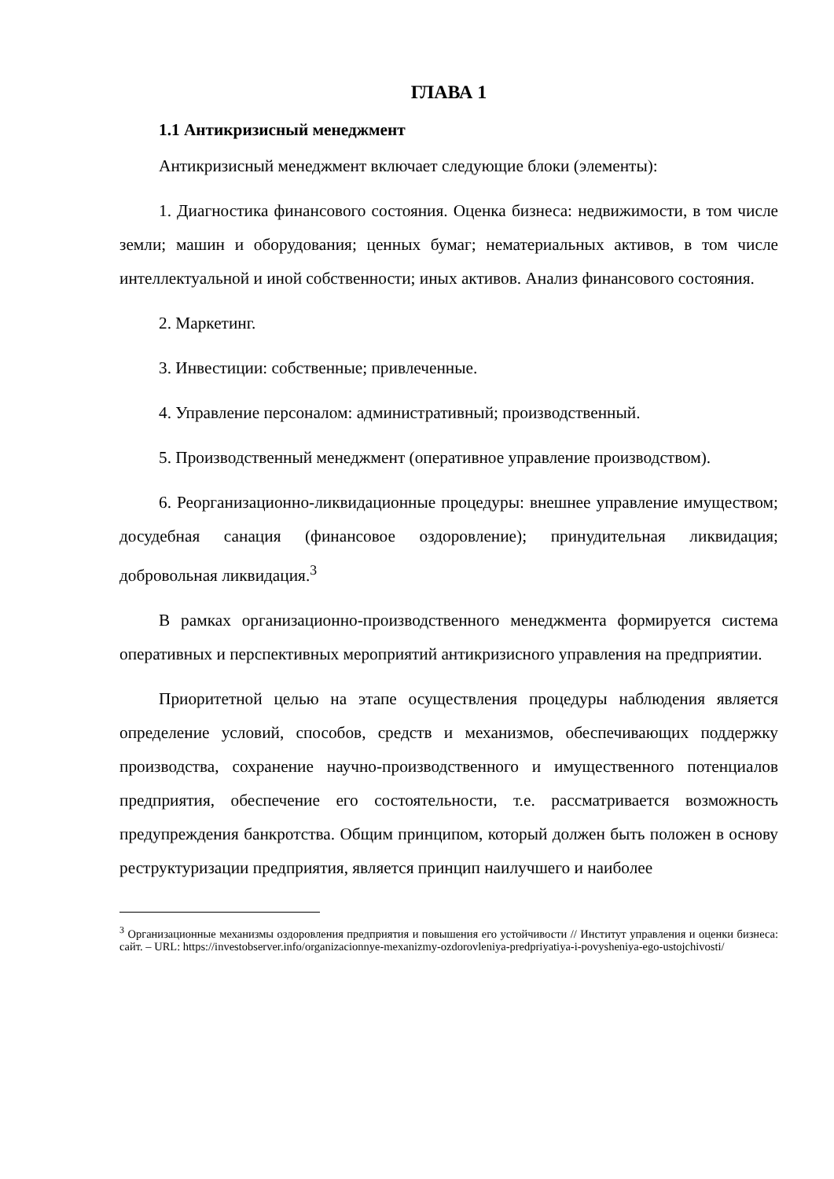ГЛАВА 1
1.1 Антикризисный менеджмент
Антикризисный менеджмент включает следующие блоки (элементы):
1. Диагностика финансового состояния. Оценка бизнеса: недвижимости, в том числе земли; машин и оборудования; ценных бумаг; нематериальных активов, в том числе интеллектуальной и иной собственности; иных активов. Анализ финансового состояния.
2. Маркетинг.
3. Инвестиции: собственные; привлеченные.
4. Управление персоналом: административный; производственный.
5. Производственный менеджмент (оперативное управление производством).
6. Реорганизационно-ликвидационные процедуры: внешнее управление имуществом; досудебная санация (финансовое оздоровление); принудительная ликвидация; добровольная ликвидация.<sup>3</sup>
В рамках организационно-производственного менеджмента формируется система оперативных и перспективных мероприятий антикризисного управления на предприятии.
Приоритетной целью на этапе осуществления процедуры наблюдения является определение условий, способов, средств и механизмов, обеспечивающих поддержку производства, сохранение научно-производственного и имущественного потенциалов предприятия, обеспечение его состоятельности, т.е. рассматривается возможность предупреждения банкротства. Общим принципом, который должен быть положен в основу реструктуризации предприятия, является принцип наилучшего и наиболее
<sup>3</sup> Организационные механизмы оздоровления предприятия и повышения его устойчивости // Институт управления и оценки бизнеса: сайт. – URL: https://investobserver.info/organizacionnye-mexanizmy-ozdorovleniya-predpriyatiya-i-povysheniya-ego-ustojchivosti/